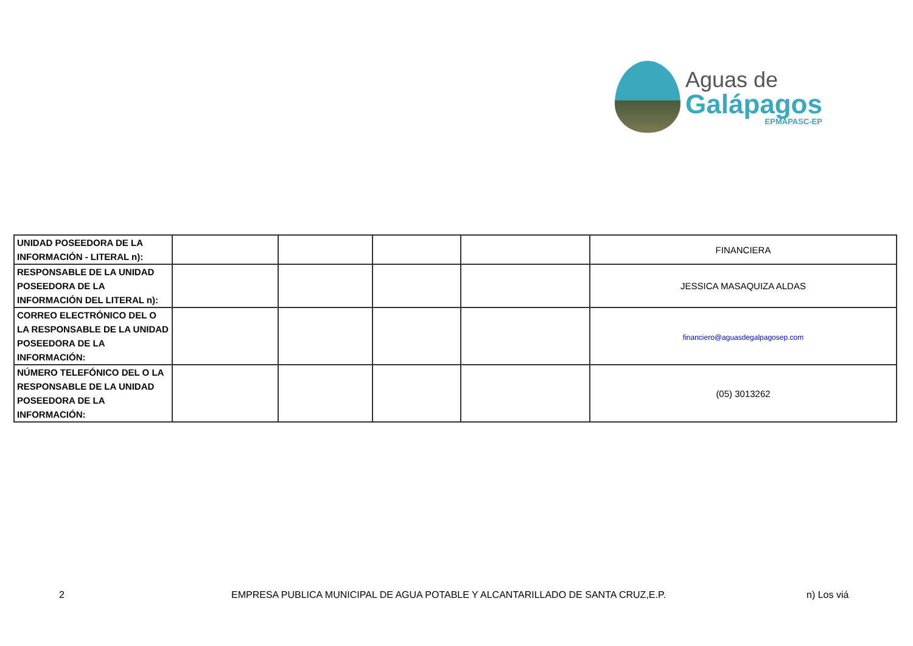Aguas de
Galápagos
EPMAPASC-EP
| UNIDAD POSEEDORA DE LA INFORMACIÓN - LITERAL n): | | | | | FINANCIERA |
| RESPONSABLE DE LA UNIDAD POSEEDORA DE LA INFORMACIÓN DEL LITERAL n): | | | | | JESSICA MASAQUIZA ALDAS |
| CORREO ELECTRÓNICO DEL O LA RESPONSABLE DE LA UNIDAD POSEEDORA DE LA INFORMACIÓN: | | | | | financiero@aguasdegalpagosep.com |
| NÚMERO TELEFÓNICO DEL O LA RESPONSABLE DE LA UNIDAD POSEEDORA DE LA INFORMACIÓN: | | | | | (05) 3013262 |
2 EMPRESA PUBLICA MUNICIPAL DE AGUA POTABLE Y ALCANTARILLADO DE SANTA CRUZ,E.P. n) Los viá